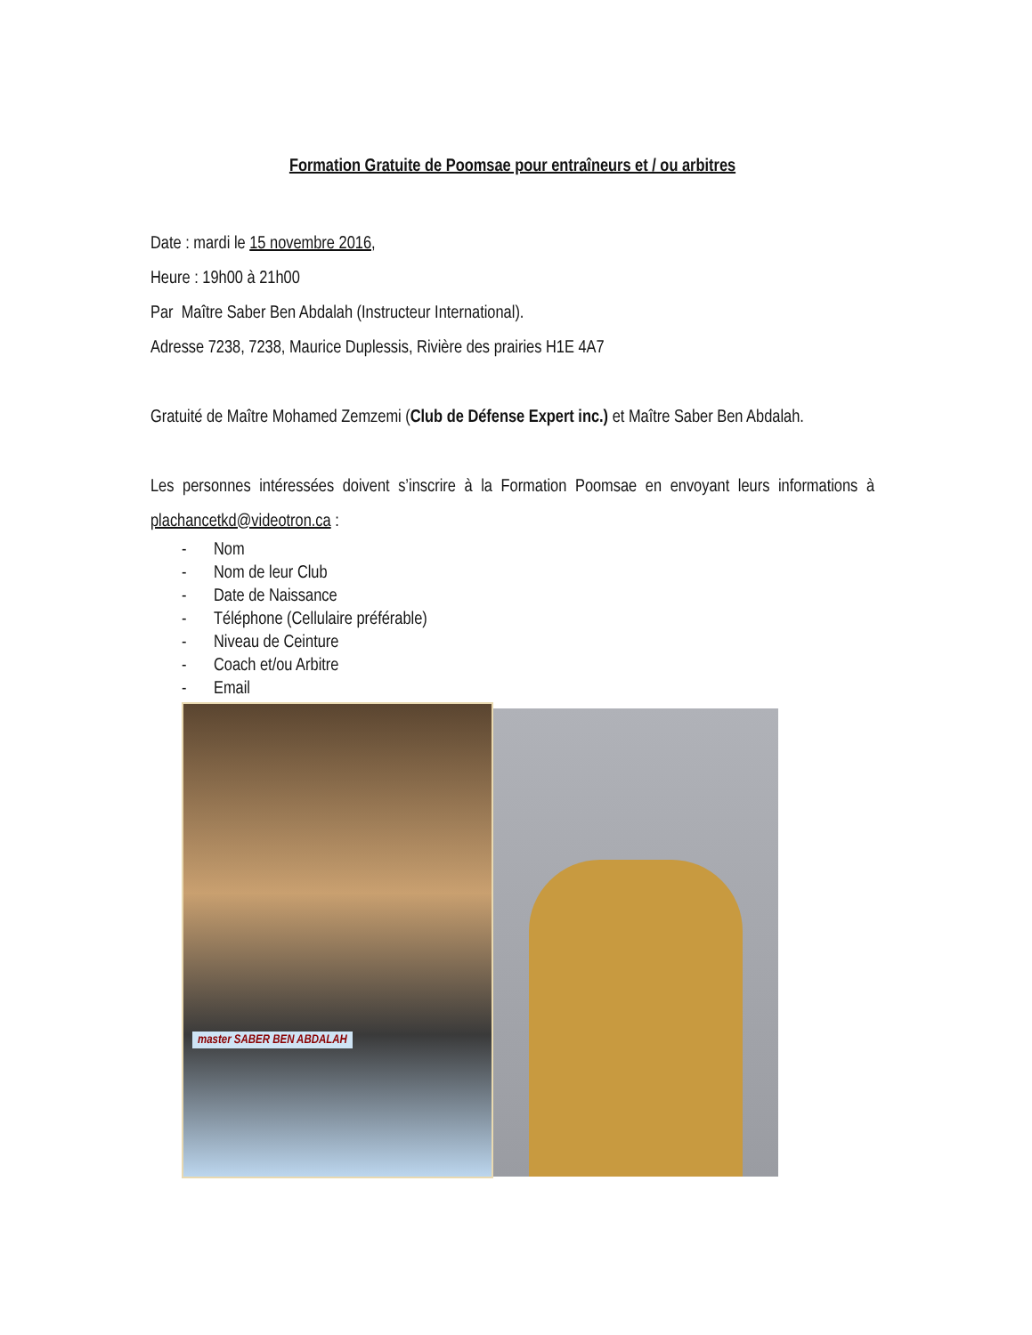Formation Gratuite de Poomsae pour entraîneurs et / ou arbitres
Date : mardi le 15 novembre 2016,
Heure : 19h00 à 21h00
Par Maître Saber Ben Abdalah (Instructeur International).
Adresse 7238, 7238, Maurice Duplessis, Rivière des prairies H1E 4A7
Gratuité de Maître Mohamed Zemzemi (Club de Défense Expert inc.) et Maître Saber Ben Abdalah.
Les personnes intéressées doivent s’inscrire à la Formation Poomsae en envoyant leurs informations à plachancetkd@videotron.ca :
- Nom
- Nom de leur Club
- Date de Naissance
- Téléphone (Cellulaire préférable)
- Niveau de Ceinture
- Coach et/ou Arbitre
- Email
master SABER BEN ABDALAH